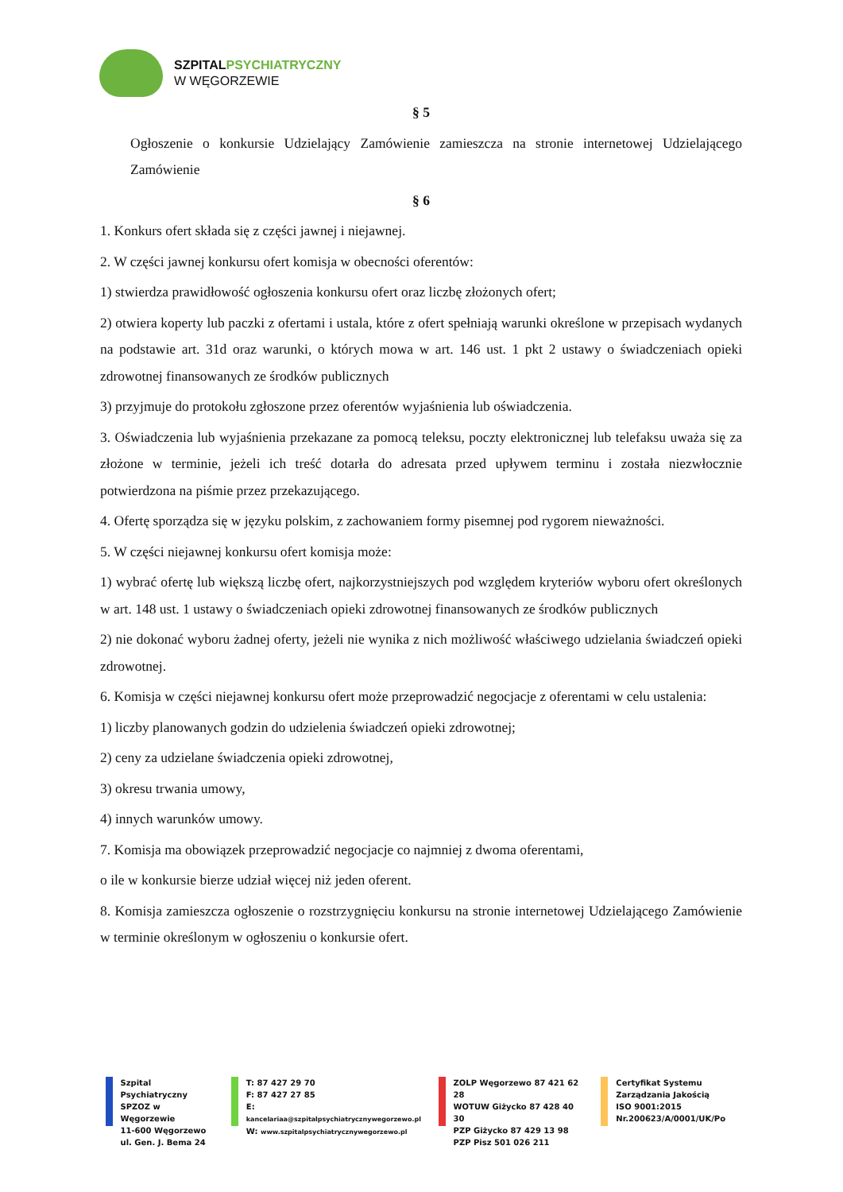SZPITAL PSYCHIATRYCZNY
W WĘGORZEWIE
§ 5
Ogłoszenie o konkursie Udzielający Zamówienie zamieszcza na stronie internetowej Udzielającego Zamówienie
§ 6
1. Konkurs ofert składa się z części jawnej i niejawnej.
2. W części jawnej konkursu ofert komisja w obecności oferentów:
1) stwierdza prawidłowość ogłoszenia konkursu ofert oraz liczbę złożonych ofert;
2) otwiera koperty lub paczki z ofertami i ustala, które z ofert spełniają warunki określone w przepisach wydanych na podstawie art. 31d oraz warunki, o których mowa w art. 146 ust. 1 pkt 2 ustawy o świadczeniach opieki zdrowotnej finansowanych ze środków publicznych
3) przyjmuje do protokołu zgłoszone przez oferentów wyjaśnienia lub oświadczenia.
3. Oświadczenia lub wyjaśnienia przekazane za pomocą teleksu, poczty elektronicznej lub telefaksu uważa się za złożone w terminie, jeżeli ich treść dotarła do adresata przed upływem terminu i została niezwłocznie potwierdzona na piśmie przez przekazującego.
4. Ofertę sporządza się w języku polskim, z zachowaniem formy pisemnej pod rygorem nieważności.
5. W części niejawnej konkursu ofert komisja może:
1) wybrać ofertę lub większą liczbę ofert, najkorzystniejszych pod względem kryteriów wyboru ofert określonych w art. 148 ust. 1 ustawy o świadczeniach opieki zdrowotnej finansowanych ze środków publicznych
2) nie dokonać wyboru żadnej oferty, jeżeli nie wynika z nich możliwość właściwego udzielania świadczeń opieki zdrowotnej.
6. Komisja w części niejawnej konkursu ofert może przeprowadzić negocjacje z oferentami w celu ustalenia:
1) liczby planowanych godzin do udzielenia świadczeń opieki zdrowotnej;
2) ceny za udzielane świadczenia opieki zdrowotnej,
3) okresu trwania umowy,
4) innych warunków umowy.
7. Komisja ma obowiązek przeprowadzić negocjacje co najmniej z dwoma oferentami,
o ile w konkursie bierze udział więcej niż jeden oferent.
8. Komisja zamieszcza ogłoszenie o rozstrzygnięciu konkursu na stronie internetowej Udzielającego Zamówienie w terminie określonym w ogłoszeniu o konkursie ofert.
Szpital Psychiatryczny
SPZOZ w Węgorzewie
11-600 Węgorzewo
ul. Gen. J. Bema 24
T: 87 427 29 70
F: 87 427 27 85
E: kancelariaa@szpitalpsychiatrycznywegorzewo.pl
W: www.szpitalpsychiatrycznywegorzewo.pl
ZOLP Węgorzewo 87 421 62 28
WOTUW Giżycko 87 428 40 30
PZP Giżycko 87 429 13 98
PZP Pisz 501 026 211
Certyfikat Systemu
Zarządzania Jakością
ISO 9001:2015
Nr.200623/A/0001/UK/Po